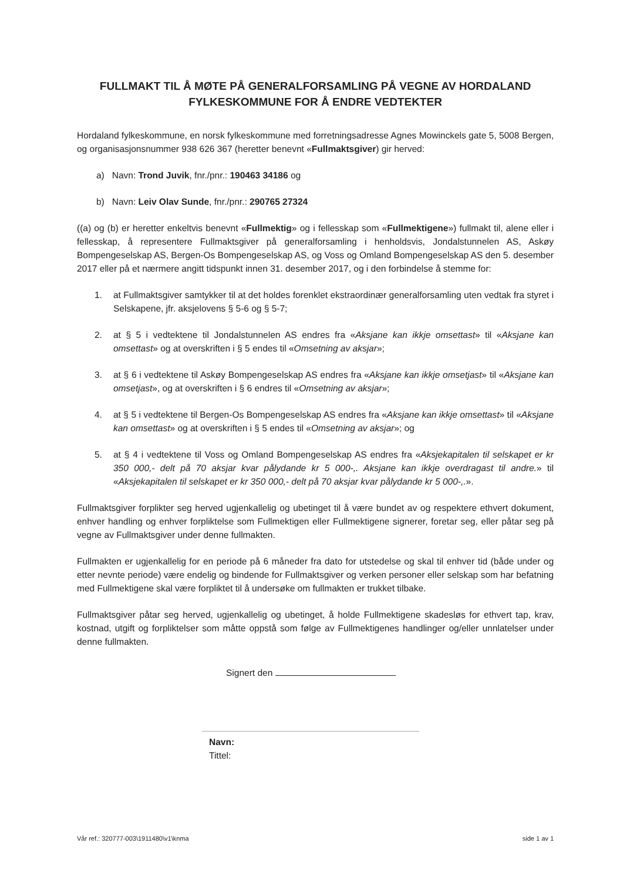FULLMAKT TIL Å MØTE PÅ GENERALFORSAMLING PÅ VEGNE AV HORDALAND FYLKESKOMMUNE FOR Å ENDRE VEDTEKTER
Hordaland fylkeskommune, en norsk fylkeskommune med forretningsadresse Agnes Mowinckels gate 5, 5008 Bergen, og organisasjonsnummer 938 626 367 (heretter benevnt «Fullmaktsgiver) gir herved:
a) Navn: Trond Juvik, fnr./pnr.: 190463 34186 og
b) Navn: Leiv Olav Sunde, fnr./pnr.: 290765 27324
((a) og (b) er heretter enkeltvis benevnt «Fullmektig» og i fellesskap som «Fullmektigene») fullmakt til, alene eller i fellesskap, å representere Fullmaktsgiver på generalforsamling i henholdsvis, Jondalstunnelen AS, Askøy Bompengeselskap AS, Bergen-Os Bompengeselskap AS, og Voss og Omland Bompengeselskap AS den 5. desember 2017 eller på et nærmere angitt tidspunkt innen 31. desember 2017, og i den forbindelse å stemme for:
1. at Fullmaktsgiver samtykker til at det holdes forenklet ekstraordinær generalforsamling uten vedtak fra styret i Selskapene, jfr. aksjelovens § 5-6 og § 5-7;
2. at § 5 i vedtektene til Jondalstunnelen AS endres fra «Aksjane kan ikkje omsettast» til «Aksjane kan omsettast» og at overskriften i § 5 endes til «Omsetning av aksjar»;
3. at § 6 i vedtektene til Askøy Bompengeselskap AS endres fra «Aksjane kan ikkje omsetjast» til «Aksjane kan omsetjast», og at overskriften i § 6 endres til «Omsetning av aksjar»;
4. at § 5 i vedtektene til Bergen-Os Bompengeselskap AS endres fra «Aksjane kan ikkje omsettast» til «Aksjane kan omsettast» og at overskriften i § 5 endes til «Omsetning av aksjar»; og
5. at § 4 i vedtektene til Voss og Omland Bompengeselskap AS endres fra «Aksjekapitalen til selskapet er kr 350 000,- delt på 70 aksjar kvar pålydande kr 5 000-,. Aksjane kan ikkje overdragast til andre.» til «Aksjekapitalen til selskapet er kr 350 000,- delt på 70 aksjar kvar pålydande kr 5 000-,.».
Fullmaktsgiver forplikter seg herved ugjenkallelig og ubetinget til å være bundet av og respektere ethvert dokument, enhver handling og enhver forpliktelse som Fullmektigen eller Fullmektigene signerer, foretar seg, eller påtar seg på vegne av Fullmaktsgiver under denne fullmakten.
Fullmakten er ugjenkallelig for en periode på 6 måneder fra dato for utstedelse og skal til enhver tid (både under og etter nevnte periode) være endelig og bindende for Fullmaktsgiver og verken personer eller selskap som har befatning med Fullmektigene skal være forpliktet til å undersøke om fullmakten er trukket tilbake.
Fullmaktsgiver påtar seg herved, ugjenkallelig og ubetinget, å holde Fullmektigene skadesløs for ethvert tap, krav, kostnad, utgift og forpliktelser som måtte oppstå som følge av Fullmektigenes handlinger og/eller unnlatelser under denne fullmakten.
Signert den
Navn:
Tittel:
Vår ref.: 320777-003\1911480\v1\knma side 1 av 1